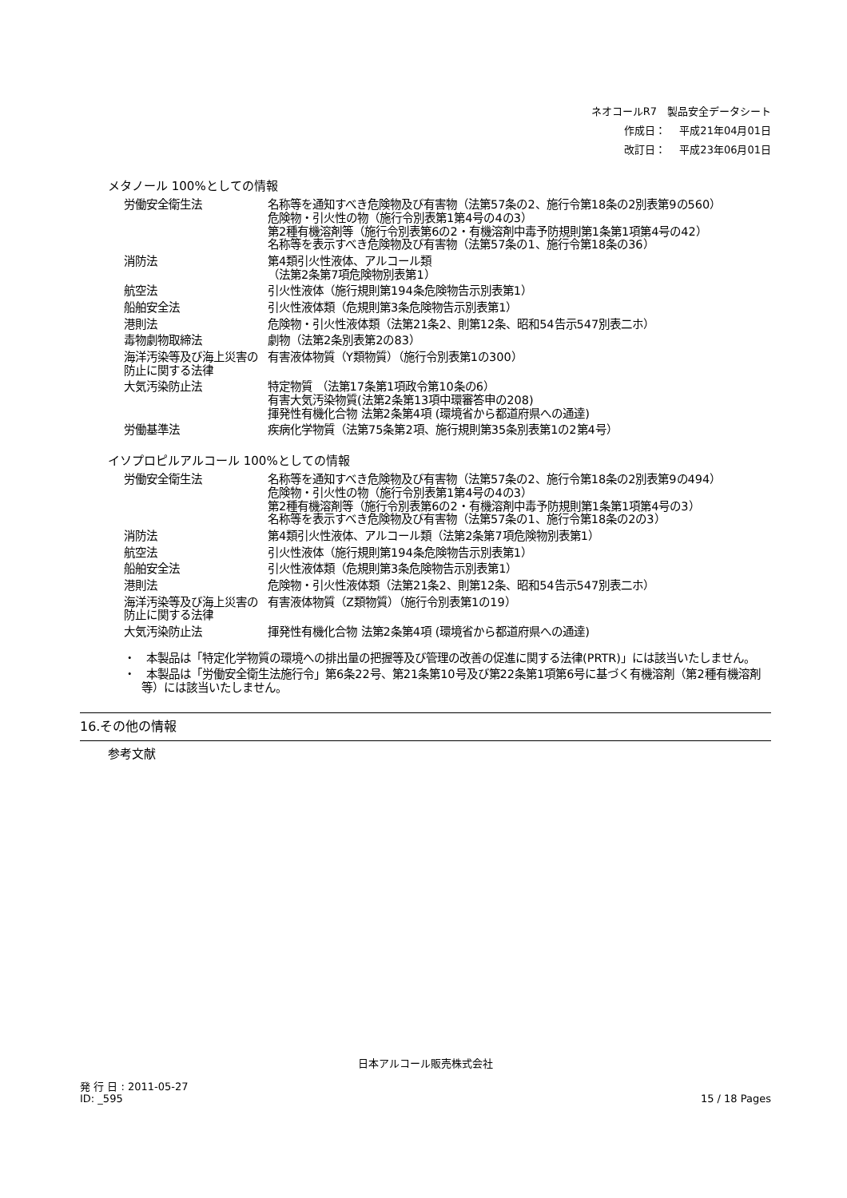ネオコールR7　製品安全データシート
作成日：　 平成21年04月01日
改訂日：　 平成23年06月01日
メタノール 100%としての情報
| 労働安全衛生法 | 名称等を通知すべき危険物及び有害物（法第57条の2、施行令第18条の2別表第9の560） 危険物・引火性の物（施行令別表第1第4号の4の3） 第2種有機溶剤等（施行令別表第6の2・有機溶剤中毒予防規則第1条第1項第4号の42） 名称等を表示すべき危険物及び有害物（法第57条の1、施行令第18条の36） |
| 消防法 | 第4類引火性液体、アルコール類 （法第2条第7項危険物別表第1） |
| 航空法 | 引火性液体（施行規則第194条危険物告示別表第1） |
| 船舶安全法 | 引火性液体類（危規則第3条危険物告示別表第1） |
| 港則法 | 危険物・引火性液体類（法第21条2、則第12条、昭和54告示547別表二ホ） |
| 毒物劇物取締法 | 劇物（法第2条別表第2の83） |
| 海洋汚染等及び海上災害の防止に関する法律 | 有害液体物質（Y類物質）（施行令別表第1の300） |
| 大気汚染防止法 | 特定物質 （法第17条第1項政令第10条の6） 有害大気汚染物質(法第2条第13項中環審答申の208) 揮発性有機化合物 法第2条第4項 (環境省から都道府県への通達) |
| 労働基準法 | 疾病化学物質（法第75条第2項、施行規則第35条別表第1の2第4号） |
イソプロピルアルコール 100%としての情報
| 労働安全衛生法 | 名称等を通知すべき危険物及び有害物（法第57条の2、施行令第18条の2別表第9の494） 危険物・引火性の物（施行令別表第1第4号の4の3） 第2種有機溶剤等（施行令別表第6の2・有機溶剤中毒予防規則第1条第1項第4号の3） 名称等を表示すべき危険物及び有害物（法第57条の1、施行令第18条の2の3） |
| 消防法 | 第4類引火性液体、アルコール類（法第2条第7項危険物別表第1） |
| 航空法 | 引火性液体（施行規則第194条危険物告示別表第1） |
| 船舶安全法 | 引火性液体類（危規則第3条危険物告示別表第1） |
| 港則法 | 危険物・引火性液体類（法第21条2、則第12条、昭和54告示547別表二ホ） |
| 海洋汚染等及び海上災害の防止に関する法律 | 有害液体物質（Z類物質）（施行令別表第1の19） |
| 大気汚染防止法 | 揮発性有機化合物 法第2条第4項 (環境省から都道府県への通達) |
・　本製品は「特定化学物質の環境への排出量の把握等及び管理の改善の促進に関する法律(PRTR)」には該当いたしません。
・　本製品は「労働安全衛生法施行令」第6条22号、第21条第10号及び第22条第1項第6号に基づく有機溶剤（第2種有機溶剤等）には該当いたしません。
16.その他の情報
参考文献
日本アルコール販売株式会社
発 行 日 : 2011-05-27
ID: _595
15 / 18 Pages